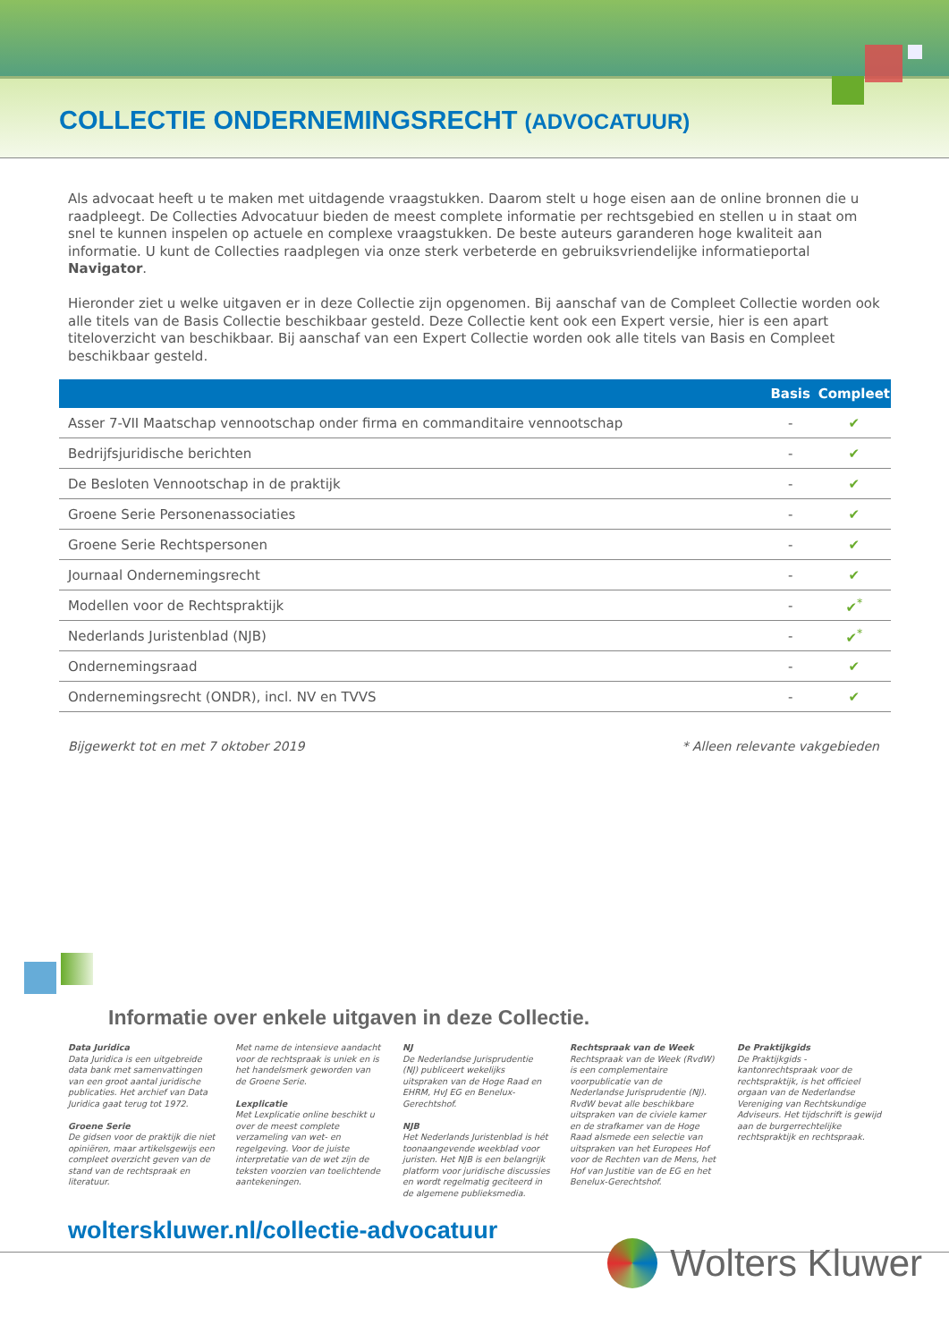COLLECTIE ONDERNEMINGSRECHT (ADVOCATUUR)
Als advocaat heeft u te maken met uitdagende vraagstukken. Daarom stelt u hoge eisen aan de online bronnen die u raadpleegt. De Collecties Advocatuur bieden de meest complete informatie per rechtsgebied en stellen u in staat om snel te kunnen inspelen op actuele en complexe vraagstukken. De beste auteurs garanderen hoge kwaliteit aan informatie. U kunt de Collecties raadplegen via onze sterk verbeterde en gebruiksvriendelijke informatieportal Navigator.
Hieronder ziet u welke uitgaven er in deze Collectie zijn opgenomen. Bij aanschaf van de Compleet Collectie worden ook alle titels van de Basis Collectie beschikbaar gesteld. Deze Collectie kent ook een Expert versie, hier is een apart titeloverzicht van beschikbaar. Bij aanschaf van een Expert Collectie worden ook alle titels van Basis en Compleet beschikbaar gesteld.
| | Basis | Compleet |
| --- | --- | --- |
| Asser 7-VII Maatschap vennootschap onder firma en commanditaire vennootschap | - | ✔ |
| Bedrijfsjuridische berichten | - | ✔ |
| De Besloten Vennootschap in de praktijk | - | ✔ |
| Groene Serie Personenassociaties | - | ✔ |
| Groene Serie Rechtspersonen | - | ✔ |
| Journaal Ondernemingsrecht | - | ✔ |
| Modellen voor de Rechtspraktijk | - | ✔<sup>*</sup> |
| Nederlands Juristenblad (NJB) | - | ✔<sup>*</sup> |
| Ondernemingsraad | - | ✔ |
| Ondernemingsrecht (ONDR), incl. NV en TVVS | - | ✔ |
Bijgewerkt tot en met 7 oktober 2019 * Alleen relevante vakgebieden
Informatie over enkele uitgaven in deze Collectie.
Data Juridica
Data Juridica is een uitgebreide data bank met samenvattingen van een groot aantal juridische publicaties. Het archief van Data Juridica gaat terug tot 1972.
Groene Serie
De gidsen voor de praktijk die niet opiniëren, maar artikelsgewijs een compleet overzicht geven van de stand van de rechtspraak en literatuur.
Met name de intensieve aandacht voor de rechtspraak is uniek en is het handelsmerk geworden van de Groene Serie.
Lexplicatie
Met Lexplicatie online beschikt u over de meest complete verzameling van wet- en regelgeving. Voor de juiste interpretatie van de wet zijn de teksten voorzien van toelichtende aantekeningen.
NJ
De Nederlandse Jurisprudentie (NJ) publiceert wekelijks uitspraken van de Hoge Raad en EHRM, HvJ EG en Benelux-Gerechtshof.
NJB
Het Nederlands Juristenblad is hét toonaangevende weekblad voor juristen. Het NJB is een belangrijk platform voor juridische discussies en wordt regelmatig geciteerd in de algemene publieksmedia.
Rechtspraak van de Week
Rechtspraak van de Week (RvdW) is een complementaire voorpublicatie van de Nederlandse Jurisprudentie (NJ). RvdW bevat alle beschikbare uitspraken van de civiele kamer en de strafkamer van de Hoge Raad alsmede een selectie van uitspraken van het Europees Hof voor de Rechten van de Mens, het Hof van Justitie van de EG en het Benelux-Gerechtshof.
De Praktijkgids
De Praktijkgids - kantonrechtspraak voor de rechtspraktijk, is het officieel orgaan van de Nederlandse Vereniging van Rechtskundige Adviseurs. Het tijdschrift is gewijd aan de burgerrechtelijke rechtspraktijk en rechtspraak.
wolterskluwer.nl/collectie-advocatuur
Wolters Kluwer